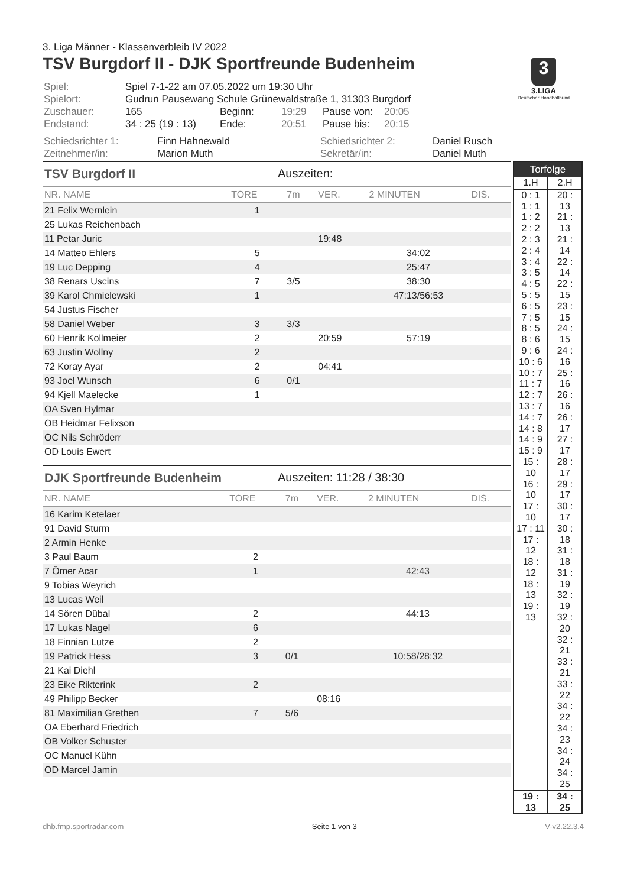3. Liga Männer - Klassenverbleib IV 2022
TSV Burgdorf II - DJK Sportfreunde Budenheim
| Spiel: | Spiel 7-1-22 am 07.05.2022 um 19:30 Uhr | | | | |
| Spielort: | Gudrun Pausewang Schule Grünewaldstraße 1, 31303 Burgdorf | | | | |
| Zuschauer: | 165 | Beginn: | 19:29 | Pause von: | 20:05 |
| Endstand: | 34 : 25 (19 : 13) | Ende: | 20:51 | Pause bis: | 20:15 |
| Schiedsrichter 1: | Finn Hahnewald | Schiedsrichter 2: | Daniel Rusch |
| Zeitnehmer/in: | Marion Muth | Sekretär/in: | Daniel Muth |
TSV Burgdorf II Auszeiten:
| NR. NAME | TORE | 7m | VER. | 2 MINUTEN | DIS. |
| --- | --- | --- | --- | --- | --- |
| 21 Felix Wernlein | 1 | | | | |
| 25 Lukas Reichenbach | | | | | |
| 11 Petar Juric | | | 19:48 | | |
| 14 Matteo Ehlers | 5 | | | 34:02 | |
| 19 Luc Depping | 4 | | | 25:47 | |
| 38 Renars Uscins | 7 | 3/5 | | 38:30 | |
| 39 Karol Chmielewski | 1 | | | 47:13/56:53 | |
| 54 Justus Fischer | | | | | |
| 58 Daniel Weber | 3 | 3/3 | | | |
| 60 Henrik Kollmeier | 2 | | 20:59 | 57:19 | |
| 63 Justin Wollny | 2 | | | | |
| 72 Koray Ayar | 2 | | 04:41 | | |
| 93 Joel Wunsch | 6 | 0/1 | | | |
| 94 Kjell Maelecke | 1 | | | | |
| OA Sven Hylmar | | | | | |
| OB Heidmar Felixson | | | | | |
| OC Nils Schröderr | | | | | |
| OD Louis Ewert | | | | | |
DJK Sportfreunde Budenheim Auszeiten: 11:28 / 38:30
| NR. NAME | TORE | 7m | VER. | 2 MINUTEN | DIS. |
| --- | --- | --- | --- | --- | --- |
| 16 Karim Ketelaer | | | | | |
| 91 David Sturm | | | | | |
| 2 Armin Henke | | | | | |
| 3 Paul Baum | 2 | | | | |
| 7 Ömer Acar | 1 | | | 42:43 | |
| 9 Tobias Weyrich | | | | | |
| 13 Lucas Weil | | | | | |
| 14 Sören Dübal | 2 | | | 44:13 | |
| 17 Lukas Nagel | 6 | | | | |
| 18 Finnian Lutze | 2 | | | | |
| 19 Patrick Hess | 3 | 0/1 | | 10:58/28:32 | |
| 21 Kai Diehl | | | | | |
| 23 Eike Rikterink | 2 | | | | |
| 49 Philipp Becker | | | 08:16 | | |
| 81 Maximilian Grethen | 7 | 5/6 | | | |
| OA Eberhard Friedrich | | | | | |
| OB Volker Schuster | | | | | |
| OC Manuel Kühn | | | | | |
| OD Marcel Jamin | | | | | |
| Torfolge | |
| --- | --- |
| 1.H | 2.H |
| 0 : 1 1 : 1 1 : 2 2 : 2 2 : 3 2 : 4 3 : 4 3 : 5 4 : 5 5 : 5 6 : 5 7 : 5 8 : 5 8 : 6 9 : 6 10 : 6 10 : 7 11 : 7 12 : 7 13 : 7 14 : 7 14 : 8 14 : 9 15 : 9 15 : 10 16 : 10 17 : 10 17 : 11 17 : 12 18 : 12 18 : 13 19 : 13 | 20 : 13 21 : 13 21 : 14 22 : 14 22 : 15 23 : 15 24 : 15 24 : 16 25 : 16 26 : 16 26 : 17 27 : 17 28 : 17 29 : 17 30 : 17 30 : 18 31 : 18 31 : 19 32 : 19 32 : 20 32 : 21 33 : 21 33 : 22 34 : 22 34 : 23 34 : 24 34 : 25 |
| 19 : 13 | 34 : 25 |
3
3.LIGA
Deutscher Handballbund
dhb.fmp.sportradar.com Seite 1 von 3 V-v2.22.3.4